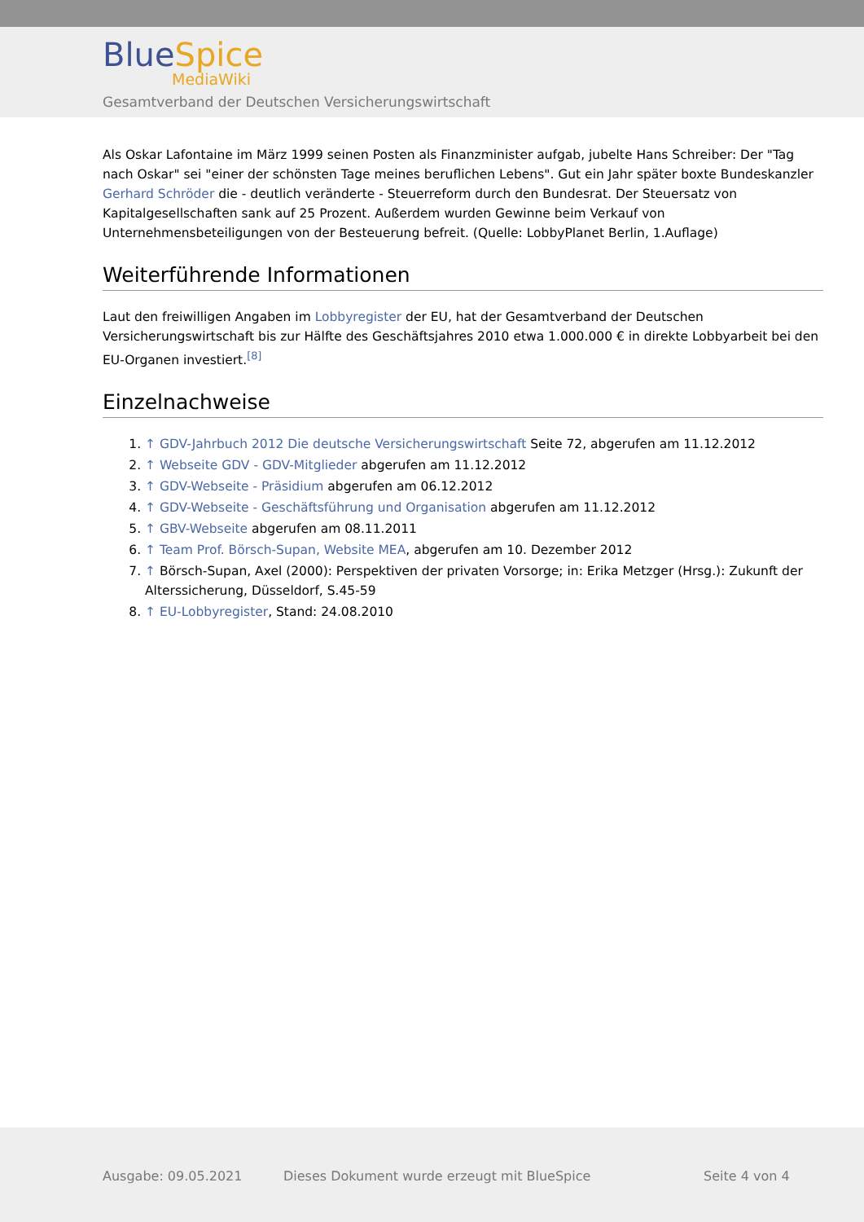BlueSpice
MediaWiki
Gesamtverband der Deutschen Versicherungswirtschaft
Als Oskar Lafontaine im März 1999 seinen Posten als Finanzminister aufgab, jubelte Hans Schreiber: Der "Tag nach Oskar" sei "einer der schönsten Tage meines beruflichen Lebens". Gut ein Jahr später boxte Bundeskanzler Gerhard Schröder die - deutlich veränderte - Steuerreform durch den Bundesrat. Der Steuersatz von Kapitalgesellschaften sank auf 25 Prozent. Außerdem wurden Gewinne beim Verkauf von Unternehmensbeteiligungen von der Besteuerung befreit. (Quelle: LobbyPlanet Berlin, 1.Auflage)
Weiterführende Informationen
Laut den freiwilligen Angaben im Lobbyregister der EU, hat der Gesamtverband der Deutschen Versicherungswirtschaft bis zur Hälfte des Geschäftsjahres 2010 etwa 1.000.000 € in direkte Lobbyarbeit bei den EU-Organen investiert.<sup>[8]</sup>
Einzelnachweise
1. ↑ GDV-Jahrbuch 2012 Die deutsche Versicherungswirtschaft Seite 72, abgerufen am 11.12.2012
2. ↑ Webseite GDV - GDV-Mitglieder abgerufen am 11.12.2012
3. ↑ GDV-Webseite - Präsidium abgerufen am 06.12.2012
4. ↑ GDV-Webseite - Geschäftsführung und Organisation abgerufen am 11.12.2012
5. ↑ GBV-Webseite abgerufen am 08.11.2011
6. ↑ Team Prof. Börsch-Supan, Website MEA, abgerufen am 10. Dezember 2012
7. ↑ Börsch-Supan, Axel (2000): Perspektiven der privaten Vorsorge; in: Erika Metzger (Hrsg.): Zukunft der Alterssicherung, Düsseldorf, S.45-59
8. ↑ EU-Lobbyregister, Stand: 24.08.2010
Ausgabe: 09.05.2021
Dieses Dokument wurde erzeugt mit BlueSpice
Seite 4 von 4